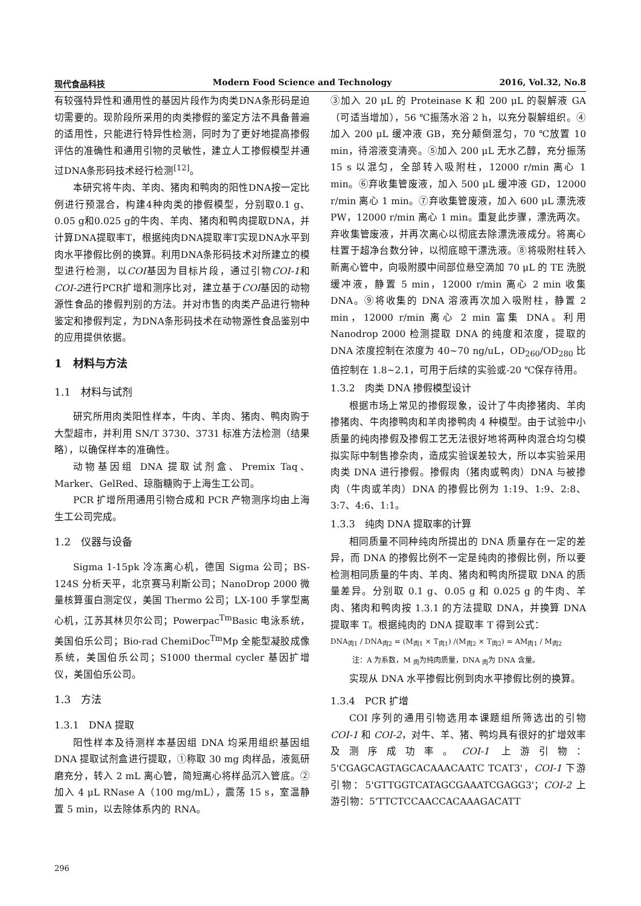现代食品科技 Modern Food Science and Technology 2016, Vol.32, No.8
有较强特异性和通用性的基因片段作为肉类DNA条形码是迫切需要的。现阶段所采用的肉类掺假的鉴定方法不具备普遍的适用性，只能进行特异性检测，同时为了更好地提高掺假评估的准确性和通用引物的灵敏性，建立人工掺假模型并通过DNA条形码技术经行检测<sup>[12]</sup>。
本研究将牛肉、羊肉、猪肉和鸭肉的阳性DNA按一定比例进行预混合，构建4种肉类的掺假模型，分别取0.1 g、0.05 g和0.025 g的牛肉、羊肉、猪肉和鸭肉提取DNA，并计算DNA提取率T，根据纯肉DNA提取率T实现DNA水平到肉水平掺假比例的换算。利用DNA条形码技术对所建立的模型进行检测，以COI基因为目标片段，通过引物COI-1和COI-2进行PCR扩增和测序比对，建立基于COI基因的动物源性食品的掺假判别的方法。并对市售的肉类产品进行物种鉴定和掺假判定，为DNA条形码技术在动物源性食品鉴别中的应用提供依据。
1　材料与方法
1.1　材料与试剂
研究所用肉类阳性样本，牛肉、羊肉、猪肉、鸭肉购于大型超市，并利用 SN/T 3730、3731 标准方法检测（结果略），以确保样本的准确性。
动物基因组 DNA 提取试剂盒、Premix Taq、Marker、GelRed、琼脂糖购于上海生工公司。
PCR 扩增所用通用引物合成和 PCR 产物测序均由上海生工公司完成。
1.2　仪器与设备
Sigma 1-15pk 冷冻离心机，德国 Sigma 公司；BS-124S 分析天平，北京赛马利斯公司；NanoDrop 2000 微量核算蛋白测定仪，美国 Thermo 公司；LX-100 手掌型离心机，江苏其林贝尔公司；Powerpac<sup>Tm</sup>Basic 电泳系统，美国伯乐公司；Bio-rad ChemiDoc<sup>Tm</sup>Mp 全能型凝胶成像系统，美国伯乐公司；S1000 thermal cycler 基因扩增仪，美国伯乐公司。
1.3　方法
1.3.1　DNA 提取
阳性样本及待测样本基因组 DNA 均采用组织基因组 DNA 提取试剂盒进行提取，①称取 30 mg 肉样品，液氮研磨充分，转入 2 mL 离心管，简短离心将样品沉入管底。②加入 4 μL RNase A（100 mg/mL），震荡 15 s，室温静置 5 min，以去除体系内的 RNA。
③加入 20 μL 的 Proteinase K 和 200 μL 的裂解液 GA（可适当增加），56 ℃振荡水浴 2 h，以充分裂解组织。④加入 200 μL 缓冲液 GB，充分颠倒混匀，70 ℃放置 10 min，待溶液变清亮。⑤加入 200 μL 无水乙醇，充分振荡 15 s 以混匀，全部转入吸附柱，12000 r/min 离心 1 min。⑥弃收集管废液，加入 500 μL 缓冲液 GD，12000 r/min 离心 1 min。⑦弃收集管废液，加入 600 μL 漂洗液 PW，12000 r/min 离心 1 min。重复此步骤，漂洗两次。弃收集管废液，并再次离心以彻底去除漂洗液成分。将离心柱置于超净台数分钟，以彻底晾干漂洗液。⑧将吸附柱转入新离心管中，向吸附膜中间部位悬空滴加 70 μL 的 TE 洗脱缓冲液，静置 5 min，12000 r/min 离心 2 min 收集 DNA。⑨将收集的 DNA 溶液再次加入吸附柱，静置 2 min，12000 r/min 离心 2 min 富集 DNA。利用 Nanodrop 2000 检测提取 DNA 的纯度和浓度，提取的 DNA 浓度控制在浓度为 40~70 ng/uL，OD<sub>260</sub>/OD<sub>280</sub> 比值控制在 1.8~2.1，可用于后续的实验或-20 ℃保存待用。
1.3.2　肉类 DNA 掺假模型设计
根据市场上常见的掺假现象，设计了牛肉掺猪肉、羊肉掺猪肉、牛肉掺鸭肉和羊肉掺鸭肉 4 种模型。由于试验中小质量的纯肉掺假及掺假工艺无法很好地将两种肉混合均匀模拟实际中制售掺杂肉，造成实验误差较大，所以本实验采用肉类 DNA 进行掺假。掺假肉（猪肉或鸭肉）DNA 与被掺肉（牛肉或羊肉）DNA 的掺假比例为 1:19、1:9、2:8、3:7、4:6、1:1。
1.3.3　纯肉 DNA 提取率的计算
相同质量不同种纯肉所提出的 DNA 质量存在一定的差异，而 DNA 的掺假比例不一定是纯肉的掺假比例，所以要检测相同质量的牛肉、羊肉、猪肉和鸭肉所提取 DNA 的质量差异。分别取 0.1 g、0.05 g 和 0.025 g 的牛肉、羊肉、猪肉和鸭肉按 1.3.1 的方法提取 DNA，并换算 DNA 提取率 T。根据纯肉的 DNA 提取率 T 得到公式：
DNA<sub>肉1</sub> / DNA<sub>肉2</sub> = (M<sub>肉1</sub> × T<sub>肉1</sub>) /(M<sub>肉2</sub> × T<sub>肉2</sub>) = AM<sub>肉1</sub> / M<sub>肉2</sub>
注：A 为系数，M <sub>肉</sub>为纯肉质量，DNA <sub>肉</sub>为 DNA 含量。
实现从 DNA 水平掺假比例到肉水平掺假比例的换算。
1.3.4　PCR 扩增
COI 序列的通用引物选用本课题组所筛选出的引物 COI-1 和 COI-2，对牛、羊、猪、鸭均具有很好的扩增效率及测序成功率。COI-1 上游引物：5'CGAGCAGTAGCACAAACAATC TCAT3'，COI-1 下游引物：5'GTTGGTCATAGCGAAATCGAGG3'；COI-2 上游引物：5'TTCTCCAACCACAAAGACATT
296